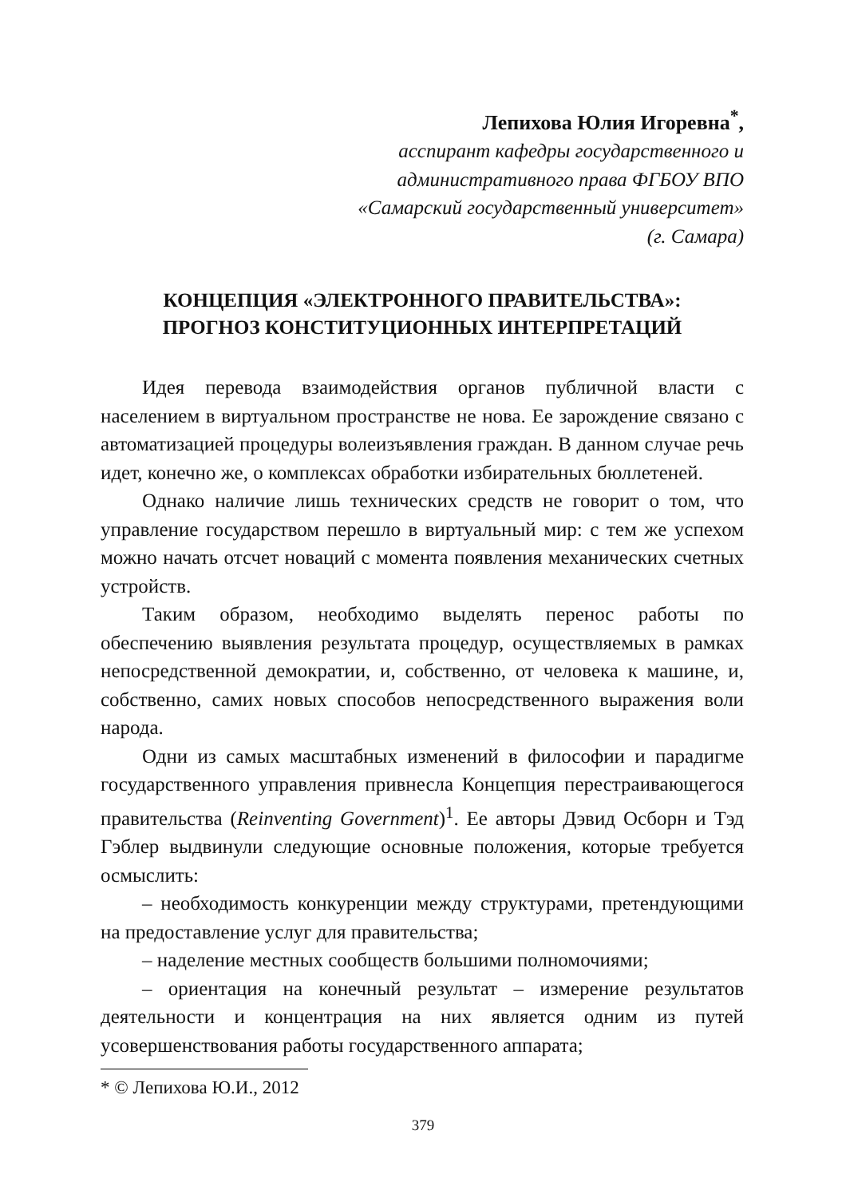Лепихова Юлия Игоревна<sup>*</sup>,
асспирант кафедры государственного и
административного права ФГБОУ ВПО
«Самарский государственный университет»
(г. Самара)
КОНЦЕПЦИЯ «ЭЛЕКТРОННОГО ПРАВИТЕЛЬСТВА»:
ПРОГНОЗ КОНСТИТУЦИОННЫХ ИНТЕРПРЕТАЦИЙ
Идея перевода взаимодействия органов публичной власти с населением в виртуальном пространстве не нова. Ее зарождение связано с автоматизацией процедуры волеизъявления граждан. В данном случае речь идет, конечно же, о комплексах обработки избирательных бюллетеней.
Однако наличие лишь технических средств не говорит о том, что управление государством перешло в виртуальный мир: с тем же успехом можно начать отсчет новаций с момента появления механических счетных устройств.
Таким образом, необходимо выделять перенос работы по обеспечению выявления результата процедур, осуществляемых в рамках непосредственной демократии, и, собственно, от человека к машине, и, собственно, самих новых способов непосредственного выражения воли народа.
Одни из самых масштабных изменений в философии и парадигме государственного управления привнесла Концепция перестраивающегося правительства (Reinventing Government)<sup>1</sup>. Ее авторы Дэвид Осборн и Тэд Гэблер выдвинули следующие основные положения, которые требуется осмыслить:
– необходимость конкуренции между структурами, претендующими на предоставление услуг для правительства;
– наделение местных сообществ большими полномочиями;
– ориентация на конечный результат – измерение результатов деятельности и концентрация на них является одним из путей усовершенствования работы государственного аппарата;
* © Лепихова Ю.И., 2012
379